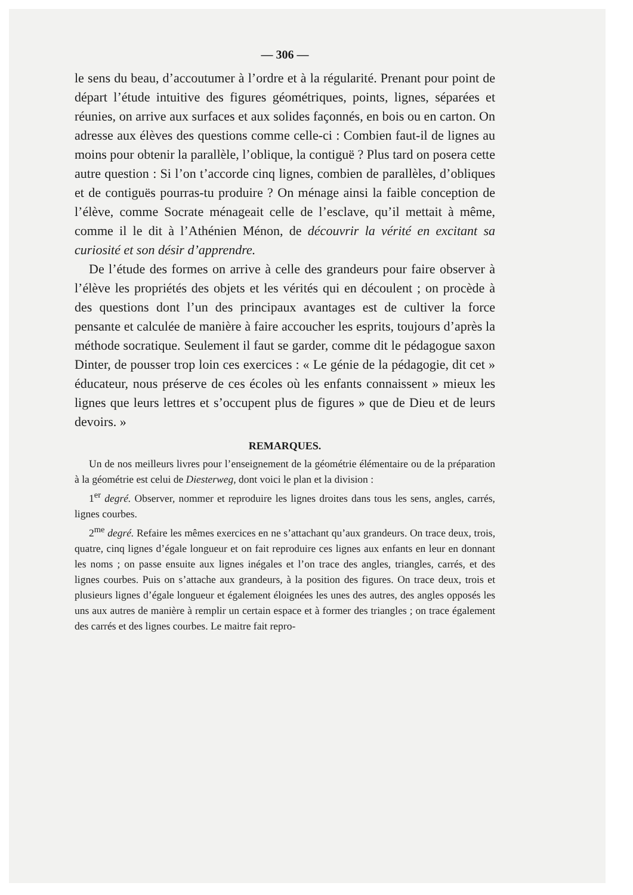— 306 —
le sens du beau, d’accoutumer à l’ordre et à la régularité. Prenant pour point de départ l’étude intuitive des figures géométriques, points, lignes, séparées et réunies, on arrive aux surfaces et aux solides façonnés, en bois ou en carton. On adresse aux élèves des questions comme celle-ci : Combien faut-il de lignes au moins pour obtenir la parallèle, l’oblique, la contiguë ? Plus tard on posera cette autre question : Si l’on t’accorde cinq lignes, combien de parallèles, d’obliques et de contiguës pourras-tu produire ? On ménage ainsi la faible conception de l’élève, comme Socrate ménageait celle de l’esclave, qu’il mettait à même, comme il le dit à l’Athénien Ménon, de découvrir la vérité en excitant sa curiosité et son désir d’apprendre.
De l’étude des formes on arrive à celle des grandeurs pour faire observer à l’élève les propriétés des objets et les vérités qui en découlent ; on procède à des questions dont l’un des principaux avantages est de cultiver la force pensante et calculée de manière à faire accoucher les esprits, toujours d’après la méthode socratique. Seulement il faut se garder, comme dit le pédagogue saxon Dinter, de pousser trop loin ces exercices : « Le génie de la pédagogie, dit cet » éducateur, nous préserve de ces écoles où les enfants connaissent » mieux les lignes que leurs lettres et s’occupent plus de figures » que de Dieu et de leurs devoirs. »
REMARQUES.
Un de nos meilleurs livres pour l’enseignement de la géométrie élémentaire ou de la préparation à la géométrie est celui de Diesterweg, dont voici le plan et la division :
1<sup>er</sup> degré. Observer, nommer et reproduire les lignes droites dans tous les sens, angles, carrés, lignes courbes.
2<sup>me</sup> degré. Refaire les mêmes exercices en ne s’attachant qu’aux grandeurs. On trace deux, trois, quatre, cinq lignes d’égale longueur et on fait reproduire ces lignes aux enfants en leur en donnant les noms ; on passe ensuite aux lignes inégales et l’on trace des angles, triangles, carrés, et des lignes courbes. Puis on s’attache aux grandeurs, à la position des figures. On trace deux, trois et plusieurs lignes d’égale longueur et également éloignées les unes des autres, des angles opposés les uns aux autres de manière à remplir un certain espace et à former des triangles ; on trace également des carrés et des lignes courbes. Le maitre fait repro-